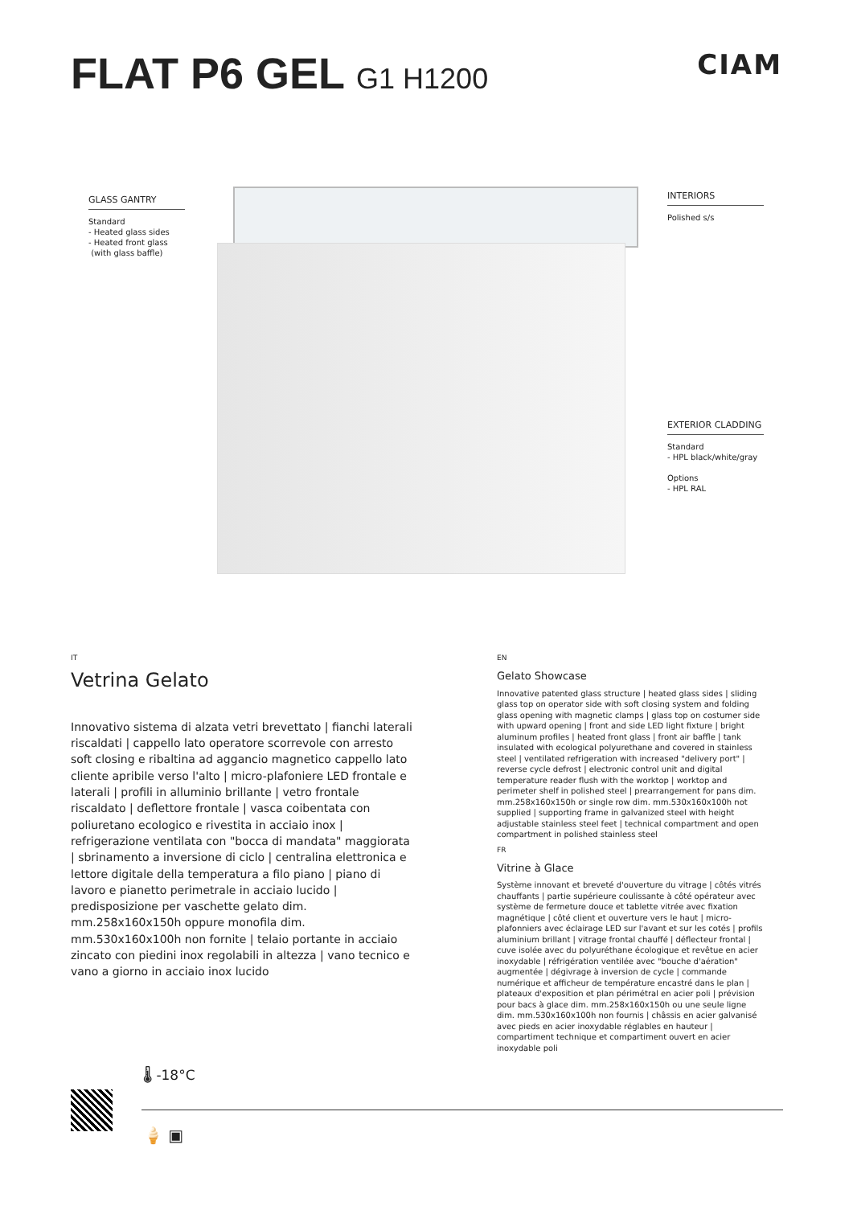FLAT P6 GEL G1 H1200 CIAM
GLASS GANTRY
Standard
- Heated glass sides
- Heated front glass
(with glass baffle)
INTERIORS
Polished s/s
EXTERIOR CLADDING
Standard
- HPL black/white/gray
Options
- HPL RAL
IT
Vetrina Gelato
Innovativo sistema di alzata vetri brevettato | fianchi laterali riscaldati | cappello lato operatore scorrevole con arresto soft closing e ribaltina ad aggancio magnetico cappello lato cliente apribile verso l'alto | micro-plafoniere LED frontale e laterali | profili in alluminio brillante | vetro frontale riscaldato | deflettore frontale | vasca coibentata con poliuretano ecologico e rivestita in acciaio inox | refrigerazione ventilata con "bocca di mandata" maggiorata | sbrinamento a inversione di ciclo | centralina elettronica e lettore digitale della temperatura a filo piano | piano di lavoro e pianetto perimetrale in acciaio lucido | predisposizione per vaschette gelato dim. mm.258x160x150h oppure monofila dim. mm.530x160x100h non fornite | telaio portante in acciaio zincato con piedini inox regolabili in altezza | vano tecnico e vano a giorno in acciaio inox lucido
EN
Gelato Showcase
Innovative patented glass structure | heated glass sides | sliding glass top on operator side with soft closing system and folding glass opening with magnetic clamps | glass top on costumer side with upward opening | front and side LED light fixture | bright aluminum profiles | heated front glass | front air baffle | tank insulated with ecological polyurethane and covered in stainless steel | ventilated refrigeration with increased "delivery port" | reverse cycle defrost | electronic control unit and digital temperature reader flush with the worktop | worktop and perimeter shelf in polished steel | prearrangement for pans dim. mm.258x160x150h or single row dim. mm.530x160x100h not supplied | supporting frame in galvanized steel with height adjustable stainless steel feet | technical compartment and open compartment in polished stainless steel
FR
Vitrine à Glace
Système innovant et breveté d'ouverture du vitrage | côtés vitrés chauffants | partie supérieure coulissante à côté opérateur avec système de fermeture douce et tablette vitrée avec fixation magnétique | côté client et ouverture vers le haut | micro-plafonniers avec éclairage LED sur l'avant et sur les cotés | profils aluminium brillant | vitrage frontal chauffé | déflecteur frontal | cuve isolée avec du polyuréthane écologique et revêtue en acier inoxydable | réfrigération ventilée avec "bouche d'aération" augmentée | dégivrage à inversion de cycle | commande numérique et afficheur de température encastré dans le plan | plateaux d'exposition et plan périmétral en acier poli | prévision pour bacs à glace dim. mm.258x160x150h ou une seule ligne dim. mm.530x160x100h non fournis | châssis en acier galvanisé avec pieds en acier inoxydable réglables en hauteur | compartiment technique et compartiment ouvert en acier inoxydable poli
🌡 -18°C
🍦 ▣